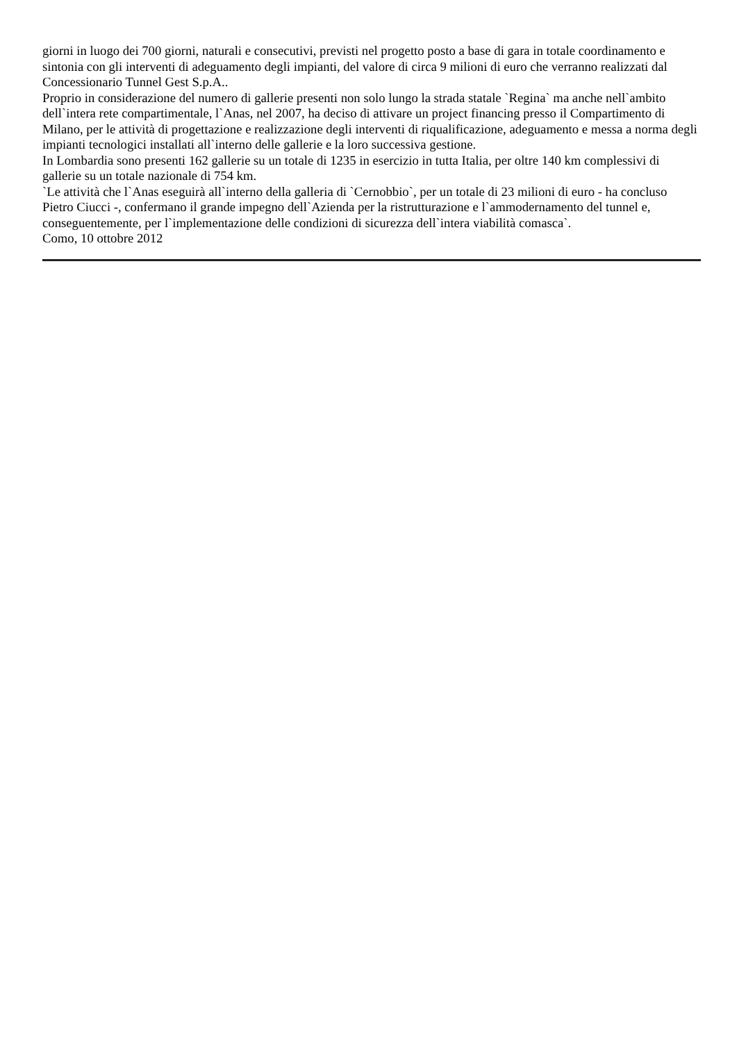giorni in luogo dei 700 giorni, naturali e consecutivi, previsti nel progetto posto a base di gara in totale coordinamento e sintonia con gli interventi di adeguamento degli impianti, del valore di circa 9 milioni di euro che verranno realizzati dal Concessionario Tunnel Gest S.p.A..
Proprio in considerazione del numero di gallerie presenti non solo lungo la strada statale `Regina` ma anche nell`ambito dell`intera rete compartimentale, l`Anas, nel 2007, ha deciso di attivare un project financing presso il Compartimento di Milano, per le attività di progettazione e realizzazione degli interventi di riqualificazione, adeguamento e messa a norma degli impianti tecnologici installati all`interno delle gallerie e la loro successiva gestione.
In Lombardia sono presenti 162 gallerie su un totale di 1235 in esercizio in tutta Italia, per oltre 140 km complessivi di gallerie su un totale nazionale di 754 km.
`Le attività che l`Anas eseguirà all`interno della galleria di `Cernobbio`, per un totale di 23 milioni di euro - ha concluso Pietro Ciucci -, confermano il grande impegno dell`Azienda per la ristrutturazione e l`ammodernamento del tunnel e, conseguentemente, per l`implementazione delle condizioni di sicurezza dell`intera viabilità comasca`.
Como, 10 ottobre 2012